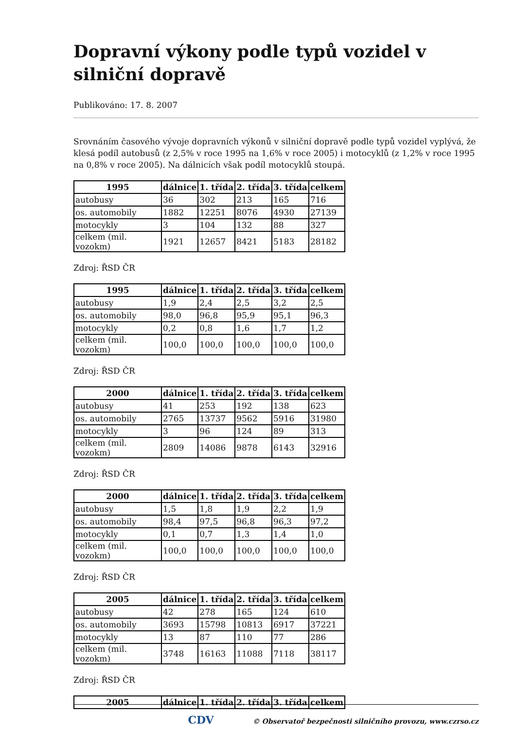Dopravní výkony podle typů vozidel v silniční dopravě
Publikováno: 17. 8. 2007
Srovnáním časového vývoje dopravních výkonů v silniční dopravě podle typů vozidel vyplývá, že klesá podíl autobusů (z 2,5% v roce 1995 na 1,6% v roce 2005) i motocyklů (z 1,2% v roce 1995 na 0,8% v roce 2005). Na dálnicích však podíl motocyklů stoupá.
| 1995 | dálnice | 1. třída | 2. třída | 3. třída | celkem |
| --- | --- | --- | --- | --- | --- |
| autobusy | 36 | 302 | 213 | 165 | 716 |
| os. automobily | 1882 | 12251 | 8076 | 4930 | 27139 |
| motocykly | 3 | 104 | 132 | 88 | 327 |
| celkem (mil. vozokm) | 1921 | 12657 | 8421 | 5183 | 28182 |
Zdroj: ŘSD ČR
| 1995 | dálnice | 1. třída | 2. třída | 3. třída | celkem |
| --- | --- | --- | --- | --- | --- |
| autobusy | 1,9 | 2,4 | 2,5 | 3,2 | 2,5 |
| os. automobily | 98,0 | 96,8 | 95,9 | 95,1 | 96,3 |
| motocykly | 0,2 | 0,8 | 1,6 | 1,7 | 1,2 |
| celkem (mil. vozokm) | 100,0 | 100,0 | 100,0 | 100,0 | 100,0 |
Zdroj: ŘSD ČR
| 2000 | dálnice | 1. třída | 2. třída | 3. třída | celkem |
| --- | --- | --- | --- | --- | --- |
| autobusy | 41 | 253 | 192 | 138 | 623 |
| os. automobily | 2765 | 13737 | 9562 | 5916 | 31980 |
| motocykly | 3 | 96 | 124 | 89 | 313 |
| celkem (mil. vozokm) | 2809 | 14086 | 9878 | 6143 | 32916 |
Zdroj: ŘSD ČR
| 2000 | dálnice | 1. třída | 2. třída | 3. třída | celkem |
| --- | --- | --- | --- | --- | --- |
| autobusy | 1,5 | 1,8 | 1,9 | 2,2 | 1,9 |
| os. automobily | 98,4 | 97,5 | 96,8 | 96,3 | 97,2 |
| motocykly | 0,1 | 0,7 | 1,3 | 1,4 | 1,0 |
| celkem (mil. vozokm) | 100,0 | 100,0 | 100,0 | 100,0 | 100,0 |
Zdroj: ŘSD ČR
| 2005 | dálnice | 1. třída | 2. třída | 3. třída | celkem |
| --- | --- | --- | --- | --- | --- |
| autobusy | 42 | 278 | 165 | 124 | 610 |
| os. automobily | 3693 | 15798 | 10813 | 6917 | 37221 |
| motocykly | 13 | 87 | 110 | 77 | 286 |
| celkem (mil. vozokm) | 3748 | 16163 | 11088 | 7118 | 38117 |
Zdroj: ŘSD ČR
| 2005 | dálnice | 1. třída | 2. třída | 3. třída | celkem |
| --- | --- | --- | --- | --- | --- |
CDV © Observatoř bezpečnosti silničního provozu, www.czrso.cz